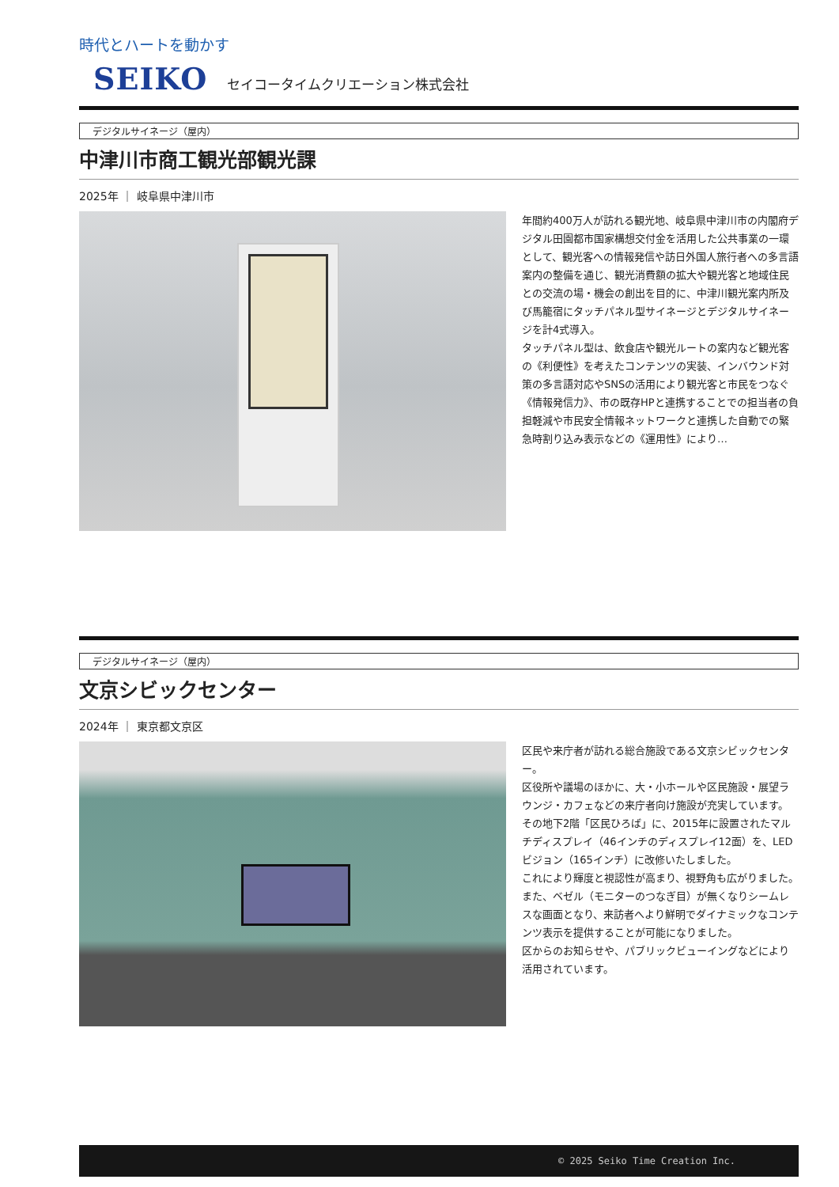時代とハートを動かす
SEIKO セイコータイムクリエーション株式会社
デジタルサイネージ（屋内）
中津川市商工観光部観光課
2025年 ｜ 岐阜県中津川市
年間約400万人が訪れる観光地、岐阜県中津川市の内閣府デジタル田園都市国家構想交付金を活用した公共事業の一環として、観光客への情報発信や訪日外国人旅行者への多言語案内の整備を通じ、観光消費額の拡大や観光客と地域住民との交流の場・機会の創出を目的に、中津川観光案内所及び馬籠宿にタッチパネル型サイネージとデジタルサイネージを計4式導入。
タッチパネル型は、飲食店や観光ルートの案内など観光客の《利便性》を考えたコンテンツの実装、インバウンド対策の多言語対応やSNSの活用により観光客と市民をつなぐ《情報発信力》、市の既存HPと連携することでの担当者の負担軽減や市民安全情報ネットワークと連携した自動での緊急時割り込み表示などの《運用性》により…
デジタルサイネージ（屋内）
文京シビックセンター
2024年 ｜ 東京都文京区
区民や来庁者が訪れる総合施設である文京シビックセンター。
区役所や議場のほかに、大・小ホールや区民施設・展望ラウンジ・カフェなどの来庁者向け施設が充実しています。
その地下2階「区民ひろば」に、2015年に設置されたマルチディスプレイ（46インチのディスプレイ12面）を、LEDビジョン（165インチ）に改修いたしました。
これにより輝度と視認性が高まり、視野角も広がりました。
また、ベゼル（モニターのつなぎ目）が無くなりシームレスな画面となり、来訪者へより鮮明でダイナミックなコンテンツ表示を提供することが可能になりました。
区からのお知らせや、パブリックビューイングなどにより活用されています。
© 2025 Seiko Time Creation Inc.